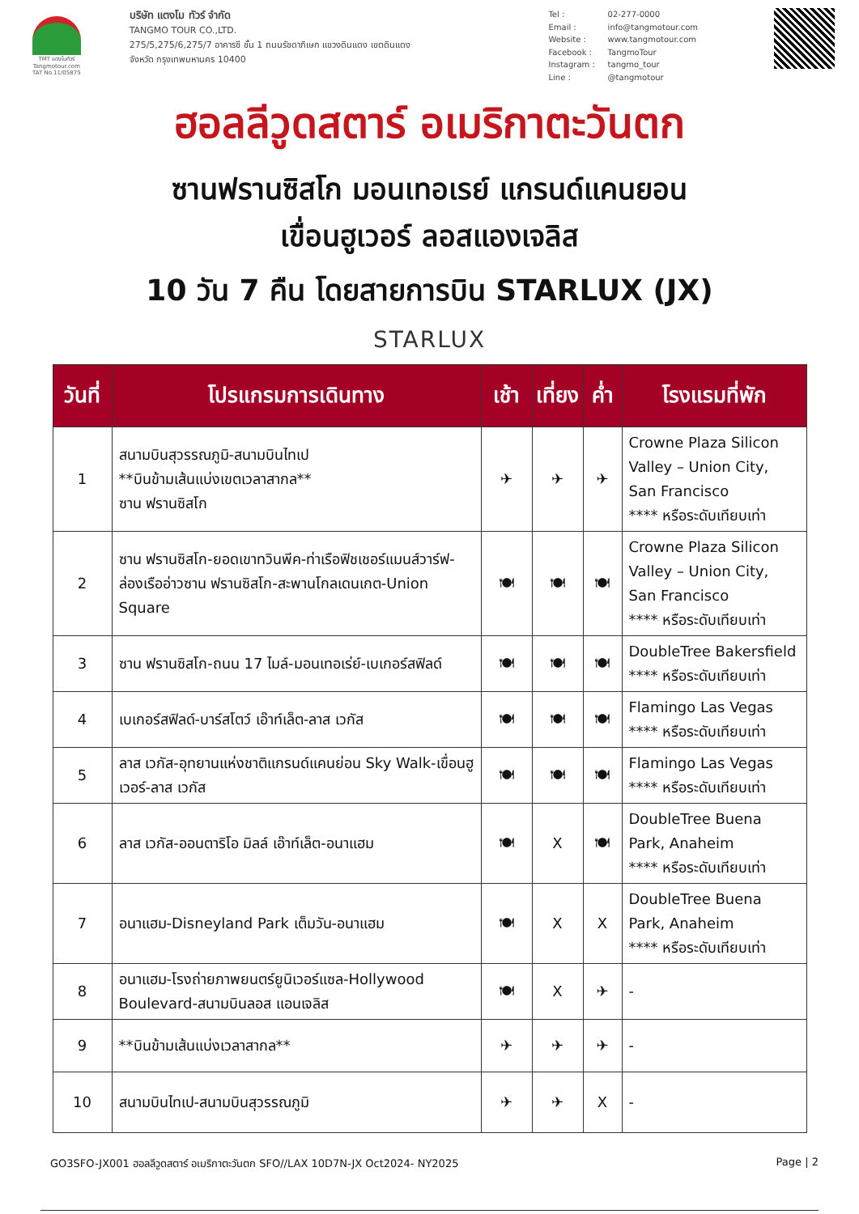TMT แตงโมทัวร์
Tangmotour.com
TAT No.11/05875
บริษัท แตงโม ทัวร์ จำกัด
TANGMO TOUR CO.,LTD.
275/5,275/6,275/7 อาคารซี ชั้น 1 ถนนรัชดาภิเษก แขวงดินแดง เขตดินแดง
จังหวัด กรุงเทพมหานคร 10400
Tel : 02-277-0000
Email : info@tangmotour.com
Website : www.tangmotour.com
Facebook : TangmoTour
Instagram : tangmo_tour
Line : @tangmotour
ฮอลลีวูดสตาร์ อเมริกาตะวันตก
ซานฟรานซิสโก มอนเทอเรย์ แกรนด์แคนยอน
เขื่อนฮูเวอร์ ลอสแองเจลิส
10 วัน 7 คืน โดยสายการบิน STARLUX (JX)
STARLUX
| วันที่ | โปรแกรมการเดินทาง | เช้า | เที่ยง | ค่ำ | โรงแรมที่พัก |
| --- | --- | --- | --- | --- | --- |
| 1 | สนามบินสุวรรณภูมิ-สนามบินไทเป **บินข้ามเส้นแบ่งเขตเวลาสากล** ซาน ฟรานซิสโก | ✈ | ✈ | ✈ | Crowne Plaza Silicon Valley – Union City, San Francisco **** หรือระดับเทียบเท่า |
| 2 | ซาน ฟรานซิสโก-ยอดเขาทวินพีค-ท่าเรือฟิชเชอร์แมนส์วาร์ฟ-ล่องเรืออ่าวซาน ฟรานซิสโก-สะพานโกลเดนเกต-Union Square | 🍽 | 🍽 | 🍽 | Crowne Plaza Silicon Valley – Union City, San Francisco **** หรือระดับเทียบเท่า |
| 3 | ซาน ฟรานซิสโก-ถนน 17 ไมล์-มอนเทอเร่ย์-เบเกอร์สฟิลด์ | 🍽 | 🍽 | 🍽 | DoubleTree Bakersfield **** หรือระดับเทียบเท่า |
| 4 | เบเกอร์สฟิลด์-บาร์สโตว์ เอ๊าท์เล็ต-ลาส เวกัส | 🍽 | 🍽 | 🍽 | Flamingo Las Vegas **** หรือระดับเทียบเท่า |
| 5 | ลาส เวกัส-อุทยานแห่งชาติแกรนด์แคนย่อน Sky Walk-เขื่อนฮูเวอร์-ลาส เวกัส | 🍽 | 🍽 | 🍽 | Flamingo Las Vegas **** หรือระดับเทียบเท่า |
| 6 | ลาส เวกัส-ออนตาริโอ มิลล์ เอ๊าท์เล็ต-อนาแฮม | 🍽 | X | 🍽 | DoubleTree Buena Park, Anaheim **** หรือระดับเทียบเท่า |
| 7 | อนาแฮม-Disneyland Park เต็มวัน-อนาแฮม | 🍽 | X | X | DoubleTree Buena Park, Anaheim **** หรือระดับเทียบเท่า |
| 8 | อนาแฮม-โรงถ่ายภาพยนตร์ยูนิเวอร์แซล-Hollywood Boulevard-สนามบินลอส แอนเจลิส | 🍽 | X | ✈ | - |
| 9 | **บินข้ามเส้นแบ่งเวลาสากล** | ✈ | ✈ | ✈ | - |
| 10 | สนามบินไทเป-สนามบินสุวรรณภูมิ | ✈ | ✈ | X | - |
GO3SFO-JX001 ฮอลลีวูดสตาร์ อเมริกาตะวันตก SFO//LAX 10D7N-JX Oct2024- NY2025 Page | 2